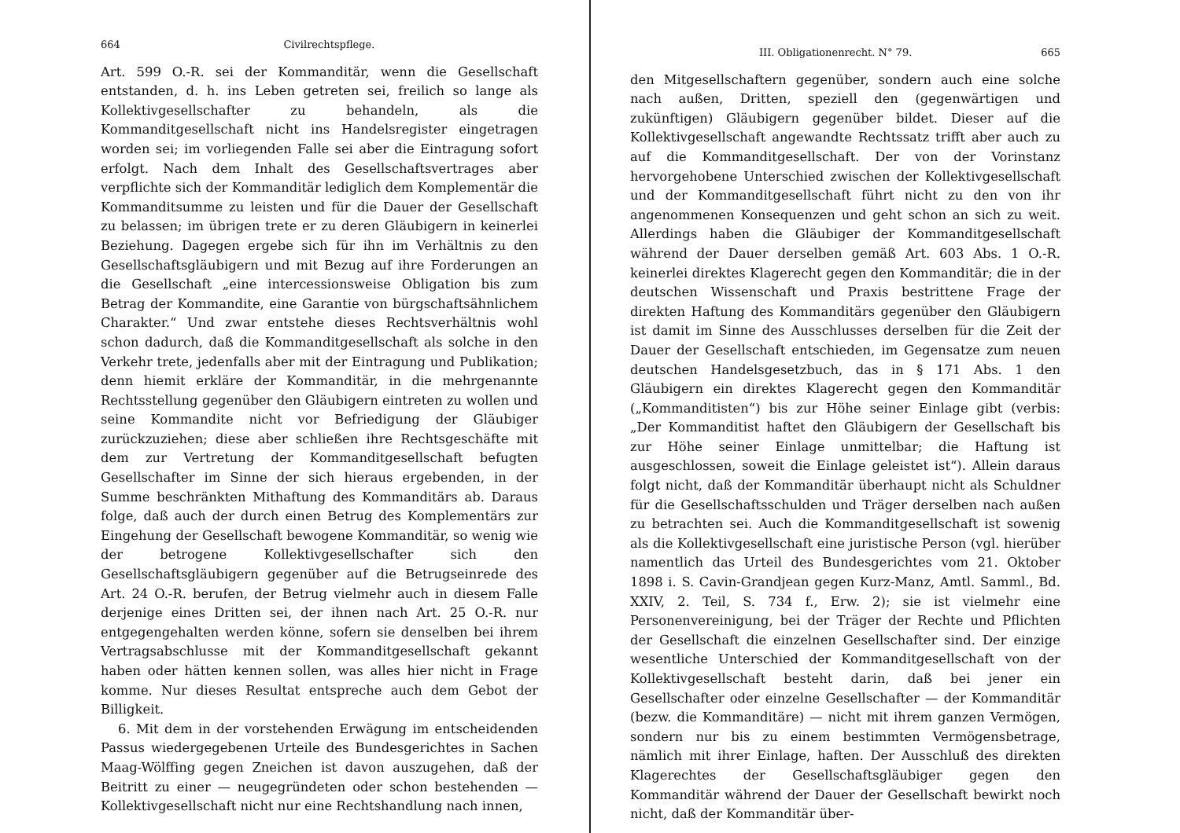664 Civilrechtspflege.
Art. 599 O.-R. sei der Kommanditär, wenn die Gesellschaft entstanden, d. h. ins Leben getreten sei, freilich so lange als Kollektivgesellschafter zu behandeln, als die Kommanditgesellschaft nicht ins Handelsregister eingetragen worden sei; im vorliegenden Falle sei aber die Eintragung sofort erfolgt. Nach dem Inhalt des Gesellschaftsvertrages aber verpflichte sich der Kommanditär lediglich dem Komplementär die Kommanditsumme zu leisten und für die Dauer der Gesellschaft zu belassen; im übrigen trete er zu deren Gläubigern in keinerlei Beziehung. Dagegen ergebe sich für ihn im Verhältnis zu den Gesellschaftsgläubigern und mit Bezug auf ihre Forderungen an die Gesellschaft „eine intercessionsweise Obligation bis zum Betrag der Kommandite, eine Garantie von bürgschaftsähnlichem Charakter.“ Und zwar entstehe dieses Rechtsverhältnis wohl schon dadurch, daß die Kommanditgesellschaft als solche in den Verkehr trete, jedenfalls aber mit der Eintragung und Publikation; denn hiemit erkläre der Kommanditär, in die mehrgenannte Rechtsstellung gegenüber den Gläubigern eintreten zu wollen und seine Kommandite nicht vor Befriedigung der Gläubiger zurückzuziehen; diese aber schließen ihre Rechtsgeschäfte mit dem zur Vertretung der Kommanditgesellschaft befugten Gesellschafter im Sinne der sich hieraus ergebenden, in der Summe beschränkten Mithaftung des Kommanditärs ab. Daraus folge, daß auch der durch einen Betrug des Komplementärs zur Eingehung der Gesellschaft bewogene Kommanditär, so wenig wie der betrogene Kollektivgesellschafter sich den Gesellschaftsgläubigern gegenüber auf die Betrugseinrede des Art. 24 O.-R. berufen, der Betrug vielmehr auch in diesem Falle derjenige eines Dritten sei, der ihnen nach Art. 25 O.-R. nur entgegengehalten werden könne, sofern sie denselben bei ihrem Vertragsabschlusse mit der Kommanditgesellschaft gekannt haben oder hätten kennen sollen, was alles hier nicht in Frage komme. Nur dieses Resultat entspreche auch dem Gebot der Billigkeit.
6. Mit dem in der vorstehenden Erwägung im entscheidenden Passus wiedergegebenen Urteile des Bundesgerichtes in Sachen Maag-Wölffing gegen Zneichen ist davon auszugehen, daß der Beitritt zu einer — neugegründeten oder schon bestehenden — Kollektivgesellschaft nicht nur eine Rechtshandlung nach innen,
III. Obligationenrecht. N° 79. 665
den Mitgesellschaftern gegenüber, sondern auch eine solche nach außen, Dritten, speziell den (gegenwärtigen und zukünftigen) Gläubigern gegenüber bildet. Dieser auf die Kollektivgesellschaft angewandte Rechtssatz trifft aber auch zu auf die Kommanditgesellschaft. Der von der Vorinstanz hervorgehobene Unterschied zwischen der Kollektivgesellschaft und der Kommanditgesellschaft führt nicht zu den von ihr angenommenen Konsequenzen und geht schon an sich zu weit. Allerdings haben die Gläubiger der Kommanditgesellschaft während der Dauer derselben gemäß Art. 603 Abs. 1 O.-R. keinerlei direktes Klagerecht gegen den Kommanditär; die in der deutschen Wissenschaft und Praxis bestrittene Frage der direkten Haftung des Kommanditärs gegenüber den Gläubigern ist damit im Sinne des Ausschlusses derselben für die Zeit der Dauer der Gesellschaft entschieden, im Gegensatze zum neuen deutschen Handelsgesetzbuch, das in § 171 Abs. 1 den Gläubigern ein direktes Klagerecht gegen den Kommanditär („Kommanditisten“) bis zur Höhe seiner Einlage gibt (verbis: „Der Kommanditist haftet den Gläubigern der Gesellschaft bis zur Höhe seiner Einlage unmittelbar; die Haftung ist ausgeschlossen, soweit die Einlage geleistet ist“). Allein daraus folgt nicht, daß der Kommanditär überhaupt nicht als Schuldner für die Gesellschaftsschulden und Träger derselben nach außen zu betrachten sei. Auch die Kommanditgesellschaft ist sowenig als die Kollektivgesellschaft eine juristische Person (vgl. hierüber namentlich das Urteil des Bundesgerichtes vom 21. Oktober 1898 i. S. Cavin-Grandjean gegen Kurz-Manz, Amtl. Samml., Bd. XXIV, 2. Teil, S. 734 f., Erw. 2); sie ist vielmehr eine Personenvereinigung, bei der Träger der Rechte und Pflichten der Gesellschaft die einzelnen Gesellschafter sind. Der einzige wesentliche Unterschied der Kommanditgesellschaft von der Kollektivgesellschaft besteht darin, daß bei jener ein Gesellschafter oder einzelne Gesellschafter — der Kommanditär (bezw. die Kommanditäre) — nicht mit ihrem ganzen Vermögen, sondern nur bis zu einem bestimmten Vermögensbetrage, nämlich mit ihrer Einlage, haften. Der Ausschluß des direkten Klagerechtes der Gesellschaftsgläubiger gegen den Kommanditär während der Dauer der Gesellschaft bewirkt noch nicht, daß der Kommanditär über-